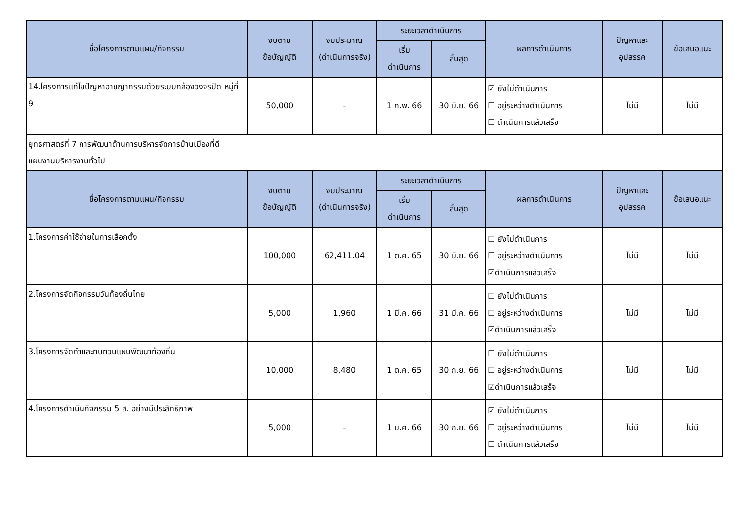| ชื่อโครงการตามแผน/กิจกรรม | งบตาม ข้อบัญญัติ | งบประมาณ (ดำเนินการจริง) | ระยะเวลาดำเนินการ | | ผลการดำเนินการ | ปัญหาและ อุปสรรค | ข้อเสนอแนะ |
| --- | --- | --- | --- | --- | --- | --- | --- |
| | | | เริ่ม ดำเนินการ | สิ้นสุด | | | |
| 14.โครงการแก้ไขปัญหาอาชญากรรมด้วยระบบกล้องวงจรปิด หมู่ที่ 9 | 50,000 | - | 1 ก.พ. 66 | 30 มิ.ย. 66 | ☑ ยังไม่ดำเนินการ ☐ อยู่ระหว่างดำเนินการ ☐ ดำเนินการแล้วเสร็จ | ไม่มี | ไม่มี |
| ยุทธศาสตร์ที่ 7 การพัฒนาด้านการบริหารจัดการบ้านเมืองที่ดี แผนงานบริหารงานทั่วไป | | | | | | | |
| ชื่อโครงการตามแผน/กิจกรรม | งบตาม ข้อบัญญัติ | งบประมาณ (ดำเนินการจริง) | ระยะเวลาดำเนินการ | | ผลการดำเนินการ | ปัญหาและ อุปสรรค | ข้อเสนอแนะ |
| | | | เริ่ม ดำเนินการ | สิ้นสุด | | | |
| 1.โครงการค่าใช้จ่ายในการเลือกตั้ง | 100,000 | 62,411.04 | 1 ต.ค. 65 | 30 มิ.ย. 66 | ☐ ยังไม่ดำเนินการ ☐ อยู่ระหว่างดำเนินการ ☑ดำเนินการแล้วเสร็จ | ไม่มี | ไม่มี |
| 2.โครงการจัดกิจกรรมวันท้องถิ่นไทย | 5,000 | 1,960 | 1 มี.ค. 66 | 31 มี.ค. 66 | ☐ ยังไม่ดำเนินการ ☐ อยู่ระหว่างดำเนินการ ☑ดำเนินการแล้วเสร็จ | ไม่มี | ไม่มี |
| 3.โครงการจัดทำและทบทวนแผนพัฒนาท้องถิ่น | 10,000 | 8,480 | 1 ต.ค. 65 | 30 ก.ย. 66 | ☐ ยังไม่ดำเนินการ ☐ อยู่ระหว่างดำเนินการ ☑ดำเนินการแล้วเสร็จ | ไม่มี | ไม่มี |
| 4.โครงการดำเนินกิจกรรม 5 ส. อย่างมีประสิทธิภาพ | 5,000 | - | 1 ม.ค. 66 | 30 ก.ย. 66 | ☑ ยังไม่ดำเนินการ ☐ อยู่ระหว่างดำเนินการ ☐ ดำเนินการแล้วเสร็จ | ไม่มี | ไม่มี |